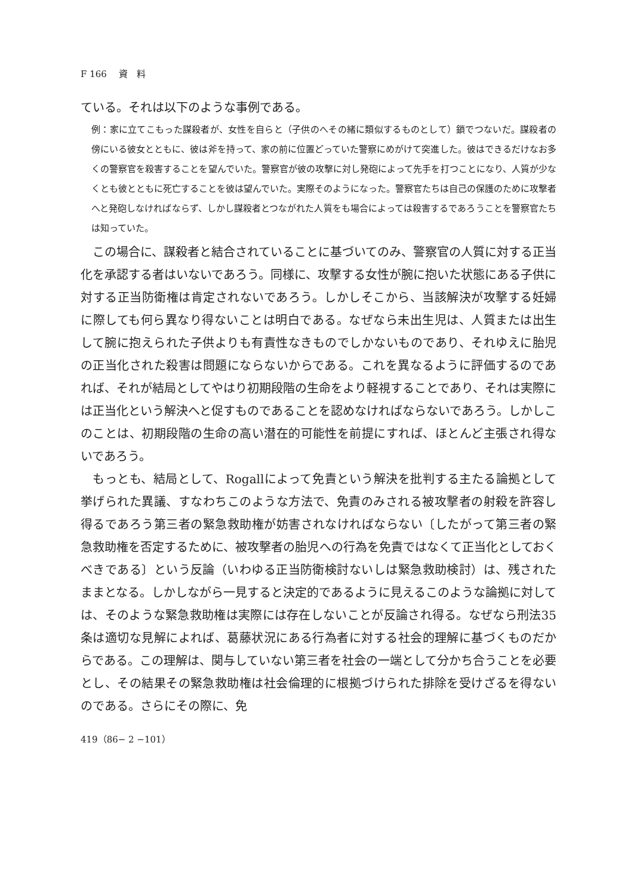F 166　 資　料
ている。それは以下のような事例である。
例：家に立てこもった謀殺者が、女性を自らと（子供のへその緒に類似するものとして）鎖でつないだ。謀殺者の傍にいる彼女とともに、彼は斧を持って、家の前に位置どっていた警察にめがけて突進した。彼はできるだけなお多くの警察官を殺害することを望んでいた。警察官が彼の攻撃に対し発砲によって先手を打つことになり、人質が少なくとも彼とともに死亡することを彼は望んでいた。実際そのようになった。警察官たちは自己の保護のために攻撃者へと発砲しなければならず、しかし謀殺者とつながれた人質をも場合によっては殺害するであろうことを警察官たちは知っていた。
この場合に、謀殺者と結合されていることに基づいてのみ、警察官の人質に対する正当化を承認する者はいないであろう。同様に、攻撃する女性が腕に抱いた状態にある子供に対する正当防衛権は肯定されないであろう。しかしそこから、当該解決が攻撃する妊婦に際しても何ら異なり得ないことは明白である。なぜなら未出生児は、人質または出生して腕に抱えられた子供よりも有責性なきものでしかないものであり、それゆえに胎児の正当化された殺害は問題にならないからである。これを異なるように評価するのであれば、それが結局としてやはり初期段階の生命をより軽視することであり、それは実際には正当化という解決へと促すものであることを認めなければならないであろう。しかしこのことは、初期段階の生命の高い潜在的可能性を前提にすれば、ほとんど主張され得ないであろう。
もっとも、結局として、Rogallによって免責という解決を批判する主たる論拠として挙げられた異議、すなわちこのような方法で、免責のみされる被攻撃者の射殺を許容し得るであろう第三者の緊急救助権が妨害されなければならない〔したがって第三者の緊急救助権を否定するために、被攻撃者の胎児への行為を免責ではなくて正当化としておくべきである〕という反論（いわゆる正当防衛検討ないしは緊急救助検討）は、残されたままとなる。しかしながら一見すると決定的であるように見えるこのような論拠に対しては、そのような緊急救助権は実際には存在しないことが反論され得る。なぜなら刑法35条は適切な見解によれば、葛藤状況にある行為者に対する社会的理解に基づくものだからである。この理解は、関与していない第三者を社会の一端として分かち合うことを必要とし、その結果その緊急救助権は社会倫理的に根拠づけられた排除を受けざるを得ないのである。さらにその際に、免
419（86− 2 −101）